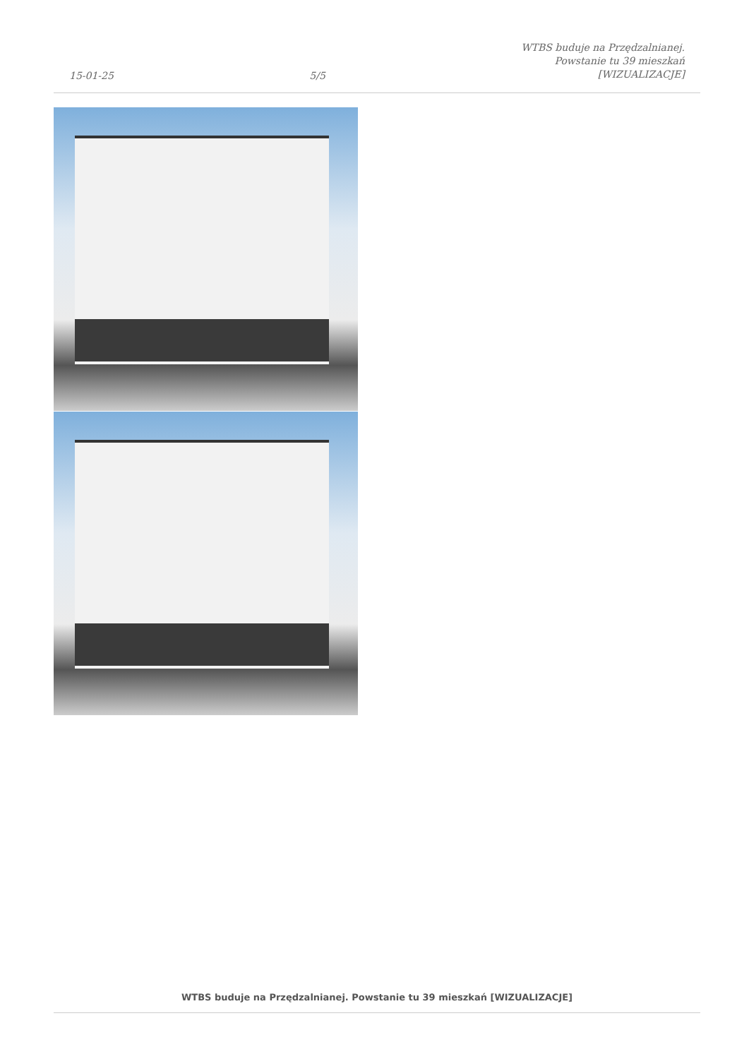15-01-25
5/5
WTBS buduje na Przędzalnianej.
Powstanie tu 39 mieszkań
[WIZUALIZACJE]
WTBS buduje na Przędzalnianej. Powstanie tu 39 mieszkań [WIZUALIZACJE]